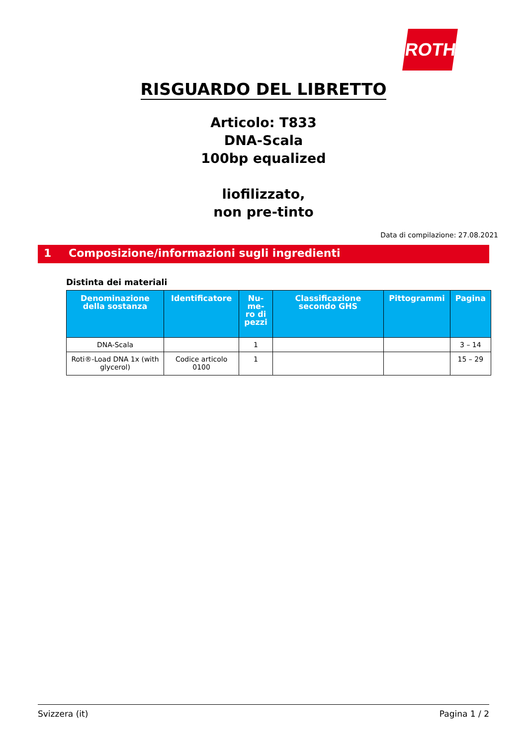ROTH
RISGUARDO DEL LIBRETTO
Articolo: T833
DNA-Scala
100bp equalized
liofilizzato,
non pre-tinto
Data di compilazione: 27.08.2021
1 Composizione/informazioni sugli ingredienti
Distinta dei materiali
| Denominazione della sostanza | Identificatore | Nu-me-ro di pezzi | Classificazione secondo GHS | Pittogrammi | Pagina |
| --- | --- | --- | --- | --- | --- |
| DNA-Scala | | 1 | | | 3 – 14 |
| Roti®-Load DNA 1x (with glycerol) | Codice articolo 0100 | 1 | | | 15 – 29 |
Svizzera (it) Pagina 1 / 2